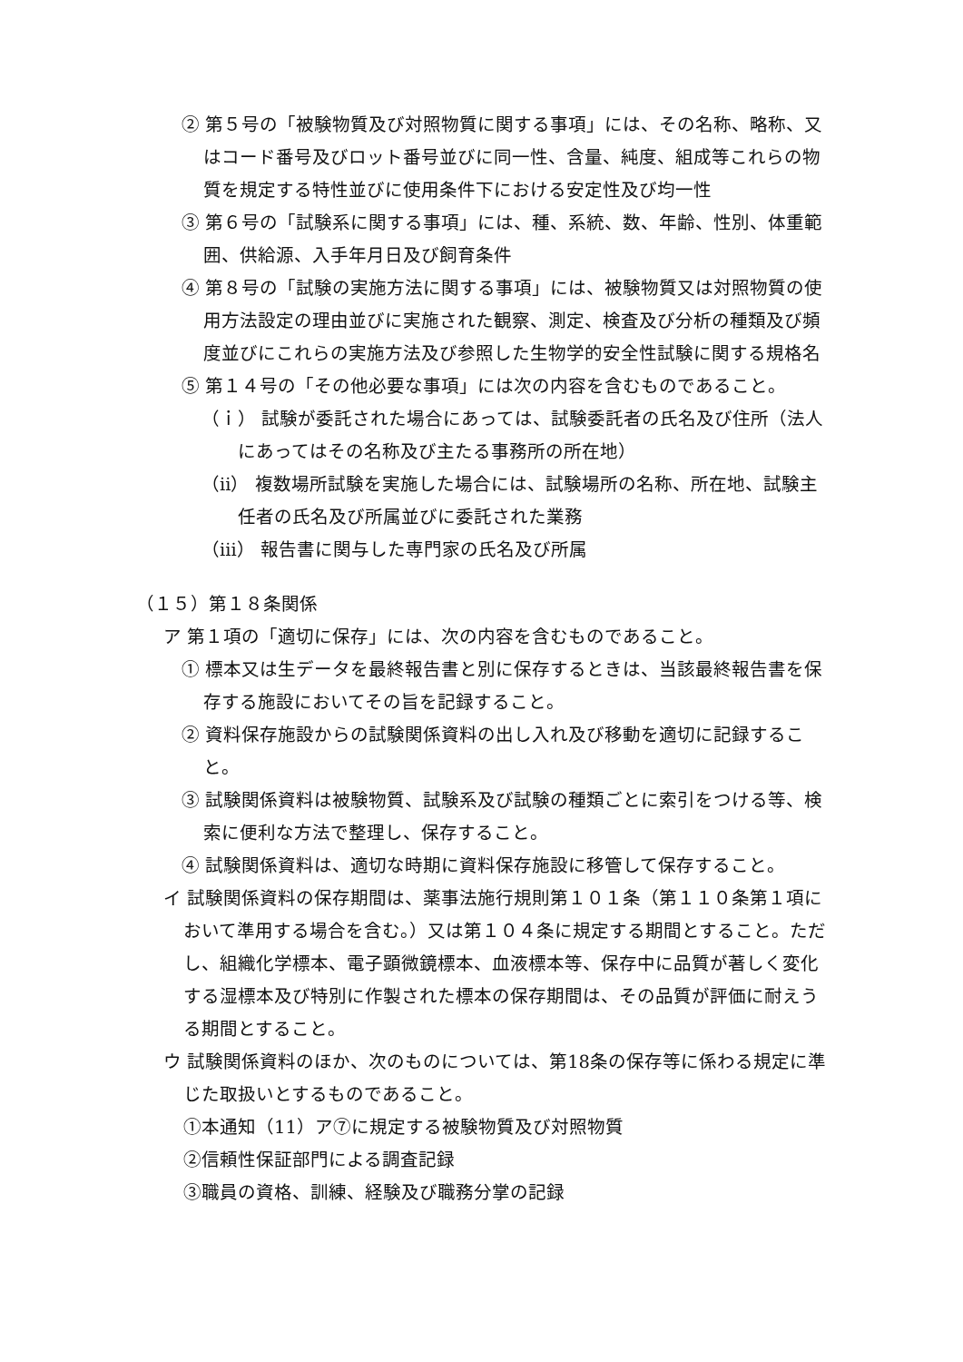② 第５号の「被験物質及び対照物質に関する事項」には、その名称、略称、又はコード番号及びロット番号並びに同一性、含量、純度、組成等これらの物質を規定する特性並びに使用条件下における安定性及び均一性
③ 第６号の「試験系に関する事項」には、種、系統、数、年齢、性別、体重範囲、供給源、入手年月日及び飼育条件
④ 第８号の「試験の実施方法に関する事項」には、被験物質又は対照物質の使用方法設定の理由並びに実施された観察、測定、検査及び分析の種類及び頻度並びにこれらの実施方法及び参照した生物学的安全性試験に関する規格名
⑤ 第１４号の「その他必要な事項」には次の内容を含むものであること。
（ｉ） 試験が委託された場合にあっては、試験委託者の氏名及び住所（法人にあってはその名称及び主たる事務所の所在地）
（ⅱ） 複数場所試験を実施した場合には、試験場所の名称、所在地、試験主任者の氏名及び所属並びに委託された業務
（ⅲ） 報告書に関与した専門家の氏名及び所属
（１５）第１８条関係
ア 第１項の「適切に保存」には、次の内容を含むものであること。
① 標本又は生データを最終報告書と別に保存するときは、当該最終報告書を保存する施設においてその旨を記録すること。
② 資料保存施設からの試験関係資料の出し入れ及び移動を適切に記録すること。
③ 試験関係資料は被験物質、試験系及び試験の種類ごとに索引をつける等、検索に便利な方法で整理し、保存すること。
④ 試験関係資料は、適切な時期に資料保存施設に移管して保存すること。
イ 試験関係資料の保存期間は、薬事法施行規則第１０１条（第１１０条第１項において準用する場合を含む。）又は第１０４条に規定する期間とすること。ただし、組織化学標本、電子顕微鏡標本、血液標本等、保存中に品質が著しく変化する湿標本及び特別に作製された標本の保存期間は、その品質が評価に耐えうる期間とすること。
ウ 試験関係資料のほか、次のものについては、第18条の保存等に係わる規定に準じた取扱いとするものであること。
①本通知（11）ア⑦に規定する被験物質及び対照物質
②信頼性保証部門による調査記録
③職員の資格、訓練、経験及び職務分掌の記録